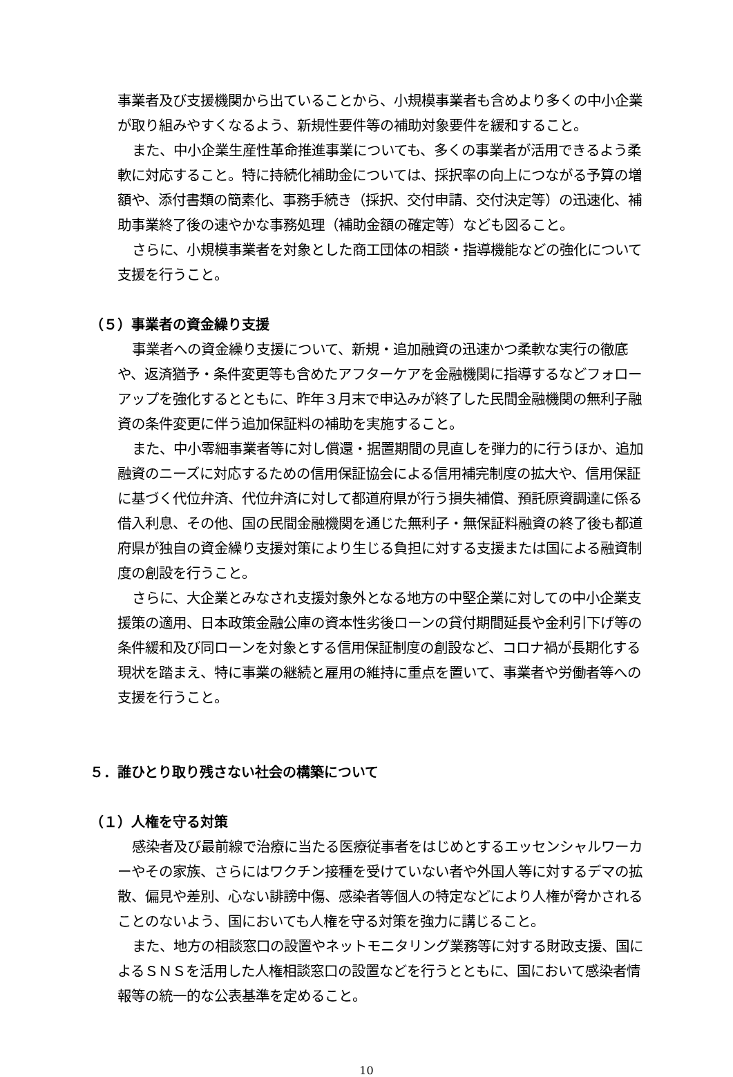事業者及び支援機関から出ていることから、小規模事業者も含めより多くの中小企業が取り組みやすくなるよう、新規性要件等の補助対象要件を緩和すること。
また、中小企業生産性革命推進事業についても、多くの事業者が活用できるよう柔軟に対応すること。特に持続化補助金については、採択率の向上につながる予算の増額や、添付書類の簡素化、事務手続き（採択、交付申請、交付決定等）の迅速化、補助事業終了後の速やかな事務処理（補助金額の確定等）なども図ること。
さらに、小規模事業者を対象とした商工団体の相談・指導機能などの強化について支援を行うこと。
（５）事業者の資金繰り支援
事業者への資金繰り支援について、新規・追加融資の迅速かつ柔軟な実行の徹底や、返済猶予・条件変更等も含めたアフターケアを金融機関に指導するなどフォローアップを強化するとともに、昨年３月末で申込みが終了した民間金融機関の無利子融資の条件変更に伴う追加保証料の補助を実施すること。
また、中小零細事業者等に対し償還・据置期間の見直しを弾力的に行うほか、追加融資のニーズに対応するための信用保証協会による信用補完制度の拡大や、信用保証に基づく代位弁済、代位弁済に対して都道府県が行う損失補償、預託原資調達に係る借入利息、その他、国の民間金融機関を通じた無利子・無保証料融資の終了後も都道府県が独自の資金繰り支援対策により生じる負担に対する支援または国による融資制度の創設を行うこと。
さらに、大企業とみなされ支援対象外となる地方の中堅企業に対しての中小企業支援策の適用、日本政策金融公庫の資本性劣後ローンの貸付期間延長や金利引下げ等の条件緩和及び同ローンを対象とする信用保証制度の創設など、コロナ禍が長期化する現状を踏まえ、特に事業の継続と雇用の維持に重点を置いて、事業者や労働者等への支援を行うこと。
５．誰ひとり取り残さない社会の構築について
（１）人権を守る対策
感染者及び最前線で治療に当たる医療従事者をはじめとするエッセンシャルワーカーやその家族、さらにはワクチン接種を受けていない者や外国人等に対するデマの拡散、偏見や差別、心ない誹謗中傷、感染者等個人の特定などにより人権が脅かされることのないよう、国においても人権を守る対策を強力に講じること。
また、地方の相談窓口の設置やネットモニタリング業務等に対する財政支援、国によるＳＮＳを活用した人権相談窓口の設置などを行うとともに、国において感染者情報等の統一的な公表基準を定めること。
10